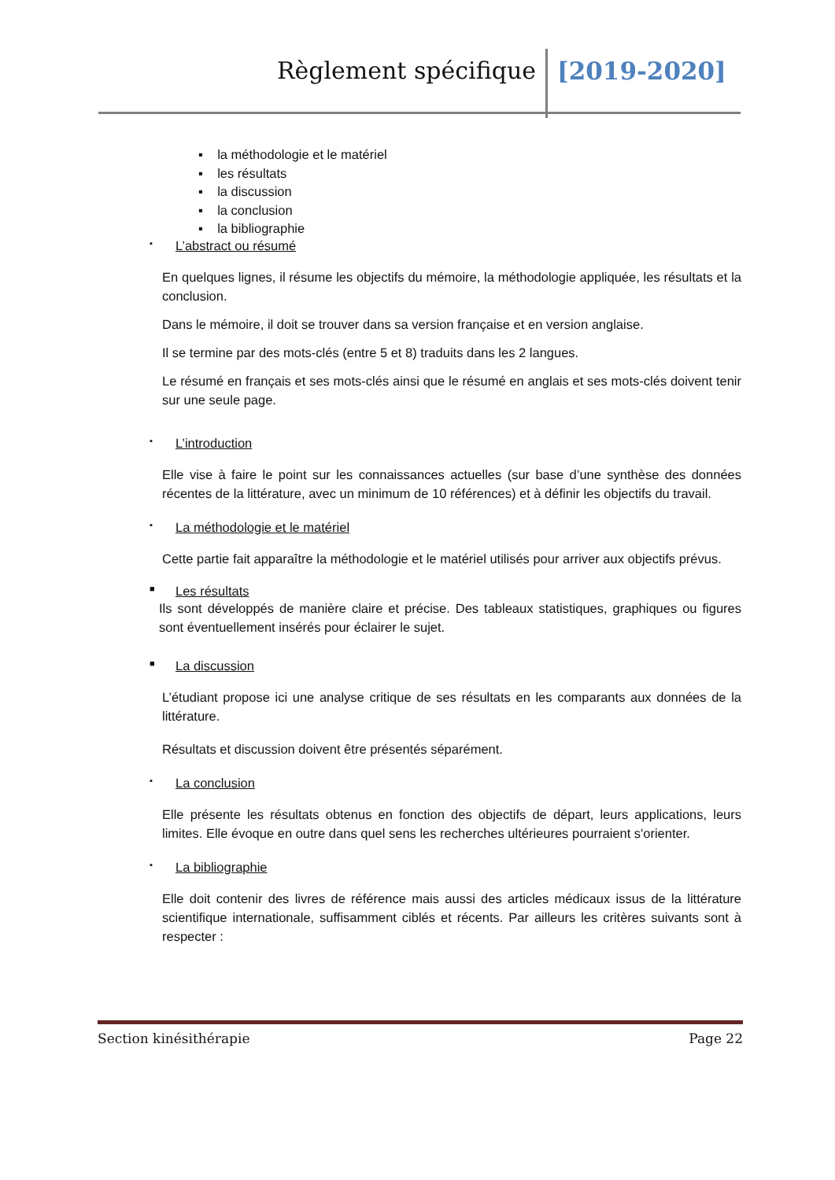Règlement spécifique [2019-2020]
▪ la méthodologie et le matériel
▪ les résultats
▪ la discussion
▪ la conclusion
▪ la bibliographie
▪ L’abstract ou résumé
En quelques lignes, il résume les objectifs du mémoire, la méthodologie appliquée, les résultats et la conclusion.
Dans le mémoire, il doit se trouver dans sa version française et en version anglaise.
Il se termine par des mots-clés (entre 5 et 8) traduits dans les 2 langues.
Le résumé en français et ses mots-clés ainsi que le résumé en anglais et ses mots-clés doivent tenir sur une seule page.
▪ L’introduction
Elle vise à faire le point sur les connaissances actuelles (sur base d’une synthèse des données récentes de la littérature, avec un minimum de 10 références) et à définir les objectifs du travail.
▪ La méthodologie et le matériel
Cette partie fait apparaître la méthodologie et le matériel utilisés pour arriver aux objectifs prévus.
■ Les résultats
Ils sont développés de manière claire et précise. Des tableaux statistiques, graphiques ou figures sont éventuellement insérés pour éclairer le sujet.
■ La discussion
L’étudiant propose ici une analyse critique de ses résultats en les comparants aux données de la littérature.
Résultats et discussion doivent être présentés séparément.
▪ La conclusion
Elle présente les résultats obtenus en fonction des objectifs de départ, leurs applications, leurs limites. Elle évoque en outre dans quel sens les recherches ultérieures pourraient s'orienter.
▪ La bibliographie
Elle doit contenir des livres de référence mais aussi des articles médicaux issus de la littérature scientifique internationale, suffisamment ciblés et récents. Par ailleurs les critères suivants sont à respecter :
Section kinésithérapie Page 22